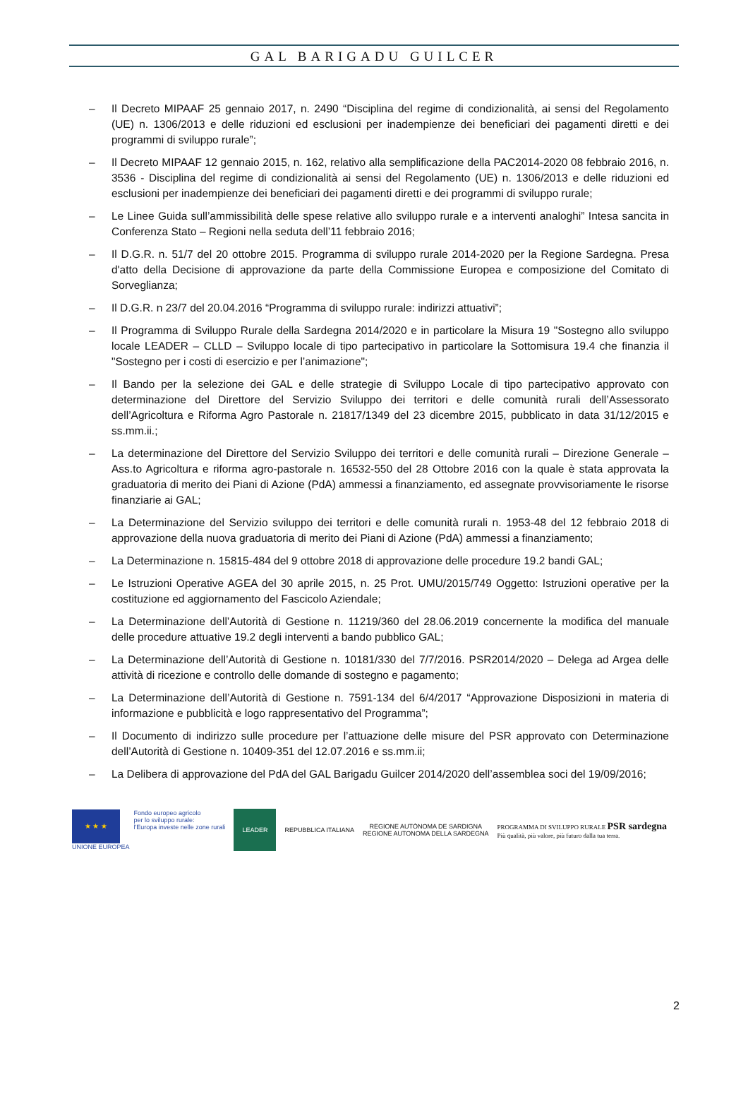GAL BARIGADU GUILCER
– Il Decreto MIPAAF 25 gennaio 2017, n. 2490 “Disciplina del regime di condizionalità, ai sensi del Regolamento (UE) n. 1306/2013 e delle riduzioni ed esclusioni per inadempienze dei beneficiari dei pagamenti diretti e dei programmi di sviluppo rurale”;
– Il Decreto MIPAAF 12 gennaio 2015, n. 162, relativo alla semplificazione della PAC2014-2020 08 febbraio 2016, n. 3536 - Disciplina del regime di condizionalità ai sensi del Regolamento (UE) n. 1306/2013 e delle riduzioni ed esclusioni per inadempienze dei beneficiari dei pagamenti diretti e dei programmi di sviluppo rurale;
– Le Linee Guida sull’ammissibilità delle spese relative allo sviluppo rurale e a interventi analoghi” Intesa sancita in Conferenza Stato – Regioni nella seduta dell’11 febbraio 2016;
– Il D.G.R. n. 51/7 del 20 ottobre 2015. Programma di sviluppo rurale 2014-2020 per la Regione Sardegna. Presa d'atto della Decisione di approvazione da parte della Commissione Europea e composizione del Comitato di Sorveglianza;
– Il D.G.R. n 23/7 del 20.04.2016 “Programma di sviluppo rurale: indirizzi attuativi”;
– Il Programma di Sviluppo Rurale della Sardegna 2014/2020 e in particolare la Misura 19 "Sostegno allo sviluppo locale LEADER – CLLD – Sviluppo locale di tipo partecipativo in particolare la Sottomisura 19.4 che finanzia il "Sostegno per i costi di esercizio e per l’animazione";
– Il Bando per la selezione dei GAL e delle strategie di Sviluppo Locale di tipo partecipativo approvato con determinazione del Direttore del Servizio Sviluppo dei territori e delle comunità rurali dell’Assessorato dell’Agricoltura e Riforma Agro Pastorale n. 21817/1349 del 23 dicembre 2015, pubblicato in data 31/12/2015 e ss.mm.ii.;
– La determinazione del Direttore del Servizio Sviluppo dei territori e delle comunità rurali – Direzione Generale – Ass.to Agricoltura e riforma agro-pastorale n. 16532-550 del 28 Ottobre 2016 con la quale è stata approvata la graduatoria di merito dei Piani di Azione (PdA) ammessi a finanziamento, ed assegnate provvisoriamente le risorse finanziarie ai GAL;
– La Determinazione del Servizio sviluppo dei territori e delle comunità rurali n. 1953-48 del 12 febbraio 2018 di approvazione della nuova graduatoria di merito dei Piani di Azione (PdA) ammessi a finanziamento;
– La Determinazione n. 15815-484 del 9 ottobre 2018 di approvazione delle procedure 19.2 bandi GAL;
– Le Istruzioni Operative AGEA del 30 aprile 2015, n. 25 Prot. UMU/2015/749 Oggetto: Istruzioni operative per la costituzione ed aggiornamento del Fascicolo Aziendale;
– La Determinazione dell’Autorità di Gestione n. 11219/360 del 28.06.2019 concernente la modifica del manuale delle procedure attuative 19.2 degli interventi a bando pubblico GAL;
– La Determinazione dell’Autorità di Gestione n. 10181/330 del 7/7/2016. PSR2014/2020 – Delega ad Argea delle attività di ricezione e controllo delle domande di sostegno e pagamento;
– La Determinazione dell’Autorità di Gestione n. 7591-134 del 6/4/2017 “Approvazione Disposizioni in materia di informazione e pubblicità e logo rappresentativo del Programma”;
– Il Documento di indirizzo sulle procedure per l’attuazione delle misure del PSR approvato con Determinazione dell’Autorità di Gestione n. 10409-351 del 12.07.2016 e ss.mm.ii;
– La Delibera di approvazione del PdA del GAL Barigadu Guilcer 2014/2020 dell’assemblea soci del 19/09/2016;
★ ★ ★
UNIONE EUROPEA
Fondo europeo agricolo
per lo sviluppo rurale:
l'Europa investe nelle zone rurali
LEADER
REPUBBLICA ITALIANA
REGIONE AUTÒNOMA DE SARDIGNA
REGIONE AUTONOMA DELLA SARDEGNA
PROGRAMMA DI SVILUPPO RURALE PSR sardegna
Più qualità, più valore, più futuro dalla tua terra.
2